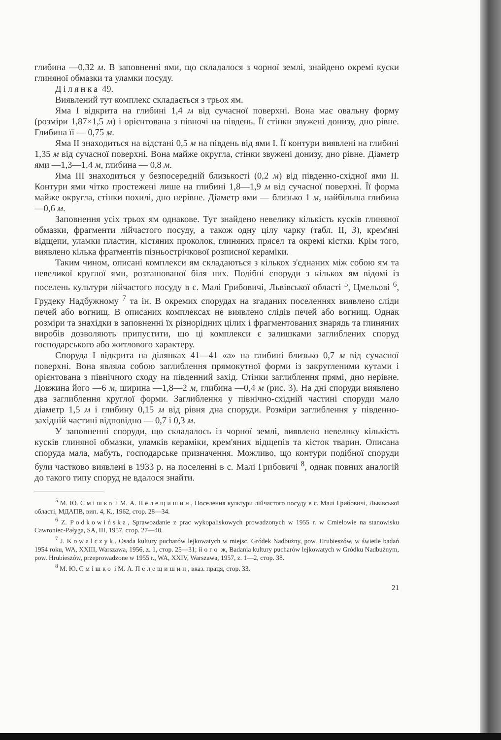глибина —0,32 м. В заповненні ями, що складалося з чорної землі, знайдено окремі куски глиняної обмазки та уламки посуду.
Ділянка 49.
Виявлений тут комплекс складається з трьох ям.
Яма I відкрита на глибині 1,4 м від сучасної поверхні. Вона має овальну форму (розміри 1,87×1,5 м) і орієнтована з півночі на південь. Її стінки звужені донизу, дно рівне. Глибина її — 0,75 м.
Яма II знаходиться на відстані 0,5 м на південь від ями I. Її контури виявлені на глибині 1,35 м від сучасної поверхні. Вона майже округла, стінки звужені донизу, дно рівне. Діаметр ями —1,3—1,4 м, глибина — 0,8 м.
Яма III знаходиться у безпосередній близькості (0,2 м) від південно-східної ями II. Контури ями чітко простежені лише на глибині 1,8—1,9 м від сучасної поверхні. Її форма майже округла, стінки похилі, дно нерівне. Діаметр ями — близько 1 м, найбільша глибина —0,6 м.
Заповнення усіх трьох ям однакове. Тут знайдено невелику кількість кусків глиняної обмазки, фрагменти лійчастого посуду, а також одну цілу чарку (табл. II, 3), крем'яні відщепи, уламки пластин, кістяних проколок, глиняних прясел та окремі кістки. Крім того, виявлено кілька фрагментів пізньострічкової розписної кераміки.
Таким чином, описані комплекси ям складаються з кількох з'єднаних між собою ям та невеликої круглої ями, розташованої біля них. Подібні споруди з кількох ям відомі із поселень культури лійчастого посуду в с. Малі Грибовичі, Львівської області <sup>5</sup>, Цмельові <sup>6</sup>, Грудеку Надбужному <sup>7</sup> та ін. В окремих спорудах на згаданих поселеннях виявлено сліди печей або вогнищ. В описаних комплексах не виявлено слідів печей або вогнищ. Однак розміри та знахідки в заповненні їх різнорідних цілих і фрагментованих знарядь та глиняних виробів дозволяють припустити, що ці комплекси є залишками заглиблених споруд господарського або житлового характеру.
Споруда I відкрита на ділянках 41—41 «а» на глибині близько 0,7 м від сучасної поверхні. Вона являла собою заглиблення прямокутної форми із закругленими кутами і орієнтована з північного сходу на південний захід. Стінки заглиблення прямі, дно нерівне. Довжина його —6 м, ширина —1,8—2 м, глибина —0,4 м (рис. 3). На дні споруди виявлено два заглиблення круглої форми. Заглиблення у північно-східній частині споруди мало діаметр 1,5 м і глибину 0,15 м від рівня дна споруди. Розміри заглиблення у південно-західній частині відповідно — 0,7 і 0,3 м.
У заповненні споруди, що складалось із чорної землі, виявлено невелику кількість кусків глиняної обмазки, уламків кераміки, крем'яних відщепів та кісток тварин. Описана споруда мала, мабуть, господарське призначення. Можливо, що контури подібної споруди були частково виявлені в 1933 р. на поселенні в с. Малі Грибовичі <sup>8</sup>, однак повних аналогій до такого типу споруд не вдалося знайти.
<sup>5</sup> М. Ю. Смішко і М. А. Пелещишин, Поселення культури лійчастого посуду в с. Малі Грибовичі, Львівської області, МДАПВ, вип. 4, К., 1962, стор. 28—34.
<sup>6</sup> Z. Podkowińska, Sprawozdanie z prac wykopaliskowych prowadzonych w 1955 r. w Cmielowie na stanowisku Cawroniec-Pałyga, SA, III, 1957, стор. 27—40.
<sup>7</sup> J. Kowalczyk, Osada kultury pucharów lejkowatych w miejsc. Gródek Nadbużny, pow. Hrubieszów, w świetle badań 1954 roku, WA, XXIII, Warszawa, 1956, z. 1, стор. 25—31; його ж, Badania kultury pucharów lejkowatych w Gródku Nadbużnym, pow. Hrubieszów, przeprowadzone w 1955 r., WA, XXIV, Warszawa, 1957, z. 1—2, стор. 38.
<sup>8</sup> М. Ю. Смішко і М. А. Пелещишин, вказ. праця, стор. 33.
21